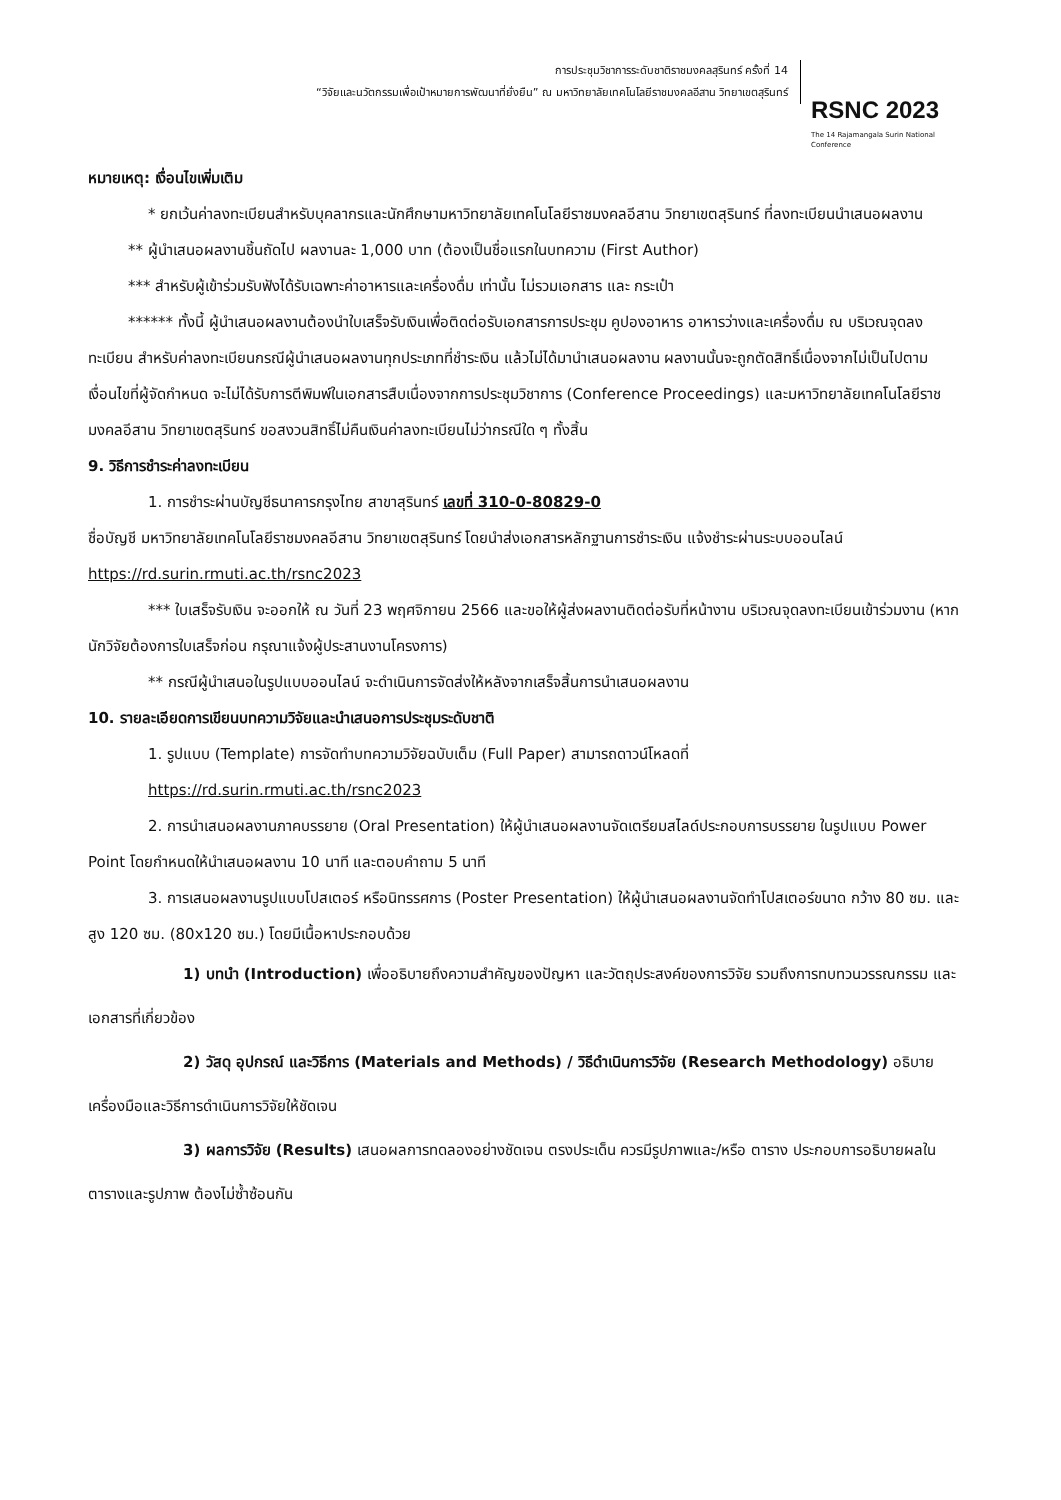การประชุมวิชาการระดับชาติราชมงคลสุรินทร์ ครั้งที่ 14
“วิจัยและนวัตกรรมเพื่อเป้าหมายการพัฒนาที่ยั่งยืน” ณ มหาวิทยาลัยเทคโนโลยีราชมงคลอีสาน วิทยาเขตสุรินทร์
RSNC 2023
The 14 Rajamangala Surin National Conference
หมายเหตุ: เงื่อนไขเพิ่มเติม
* ยกเว้นค่าลงทะเบียนสำหรับบุคลากรและนักศึกษามหาวิทยาลัยเทคโนโลยีราชมงคลอีสาน วิทยาเขตสุรินทร์ ที่ลงทะเบียนนำเสนอผลงาน
** ผู้นำเสนอผลงานชิ้นถัดไป ผลงานละ 1,000 บาท (ต้องเป็นชื่อแรกในบทความ (First Author)
*** สำหรับผู้เข้าร่วมรับฟังได้รับเฉพาะค่าอาหารและเครื่องดื่ม เท่านั้น ไม่รวมเอกสาร และ กระเป๋า
****** ทั้งนี้ ผู้นำเสนอผลงานต้องนำใบเสร็จรับเงินเพื่อติดต่อรับเอกสารการประชุม คูปองอาหาร อาหารว่างและเครื่องดื่ม ณ บริเวณจุดลงทะเบียน สำหรับค่าลงทะเบียนกรณีผู้นำเสนอผลงานทุกประเภทที่ชำระเงิน แล้วไม่ได้มานำเสนอผลงาน ผลงานนั้นจะถูกตัดสิทธิ์เนื่องจากไม่เป็นไปตามเงื่อนไขที่ผู้จัดกำหนด จะไม่ได้รับการตีพิมพ์ในเอกสารสืบเนื่องจากการประชุมวิชาการ (Conference Proceedings) และมหาวิทยาลัยเทคโนโลยีราชมงคลอีสาน วิทยาเขตสุรินทร์ ขอสงวนสิทธิ์ไม่คืนเงินค่าลงทะเบียนไม่ว่ากรณีใด ๆ ทั้งสิ้น
9. วิธีการชำระค่าลงทะเบียน
1. การชำระผ่านบัญชีธนาคารกรุงไทย สาขาสุรินทร์ เลขที่ 310-0-80829-0
ชื่อบัญชี มหาวิทยาลัยเทคโนโลยีราชมงคลอีสาน วิทยาเขตสุรินทร์ โดยนำส่งเอกสารหลักฐานการชำระเงิน แจ้งชำระผ่านระบบออนไลน์ https://rd.surin.rmuti.ac.th/rsnc2023
*** ใบเสร็จรับเงิน จะออกให้ ณ วันที่ 23 พฤศจิกายน 2566 และขอให้ผู้ส่งผลงานติดต่อรับที่หน้างาน บริเวณจุดลงทะเบียนเข้าร่วมงาน (หากนักวิจัยต้องการใบเสร็จก่อน กรุณาแจ้งผู้ประสานงานโครงการ)
** กรณีผู้นำเสนอในรูปแบบออนไลน์ จะดำเนินการจัดส่งให้หลังจากเสร็จสิ้นการนำเสนอผลงาน
10. รายละเอียดการเขียนบทความวิจัยและนำเสนอการประชุมระดับชาติ
1. รูปแบบ (Template) การจัดทำบทความวิจัยฉบับเต็ม (Full Paper) สามารถดาวน์โหลดที่
https://rd.surin.rmuti.ac.th/rsnc2023
2. การนำเสนอผลงานภาคบรรยาย (Oral Presentation) ให้ผู้นำเสนอผลงานจัดเตรียมสไลด์ประกอบการบรรยาย ในรูปแบบ Power Point โดยกำหนดให้นำเสนอผลงาน 10 นาที และตอบคำถาม 5 นาที
3. การเสนอผลงานรูปแบบโปสเตอร์ หรือนิทรรศการ (Poster Presentation) ให้ผู้นำเสนอผลงานจัดทำโปสเตอร์ขนาด กว้าง 80 ซม. และ สูง 120 ซม. (80x120 ซม.) โดยมีเนื้อหาประกอบด้วย
1) บทนำ (Introduction) เพื่ออธิบายถึงความสำคัญของปัญหา และวัตถุประสงค์ของการวิจัย รวมถึงการทบทวนวรรณกรรม และเอกสารที่เกี่ยวข้อง
2) วัสดุ อุปกรณ์ และวิธีการ (Materials and Methods) / วิธีดำเนินการวิจัย (Research Methodology) อธิบายเครื่องมือและวิธีการดำเนินการวิจัยให้ชัดเจน
3) ผลการวิจัย (Results) เสนอผลการทดลองอย่างชัดเจน ตรงประเด็น ควรมีรูปภาพและ/หรือ ตาราง ประกอบการอธิบายผลในตารางและรูปภาพ ต้องไม่ซ้ำซ้อนกัน